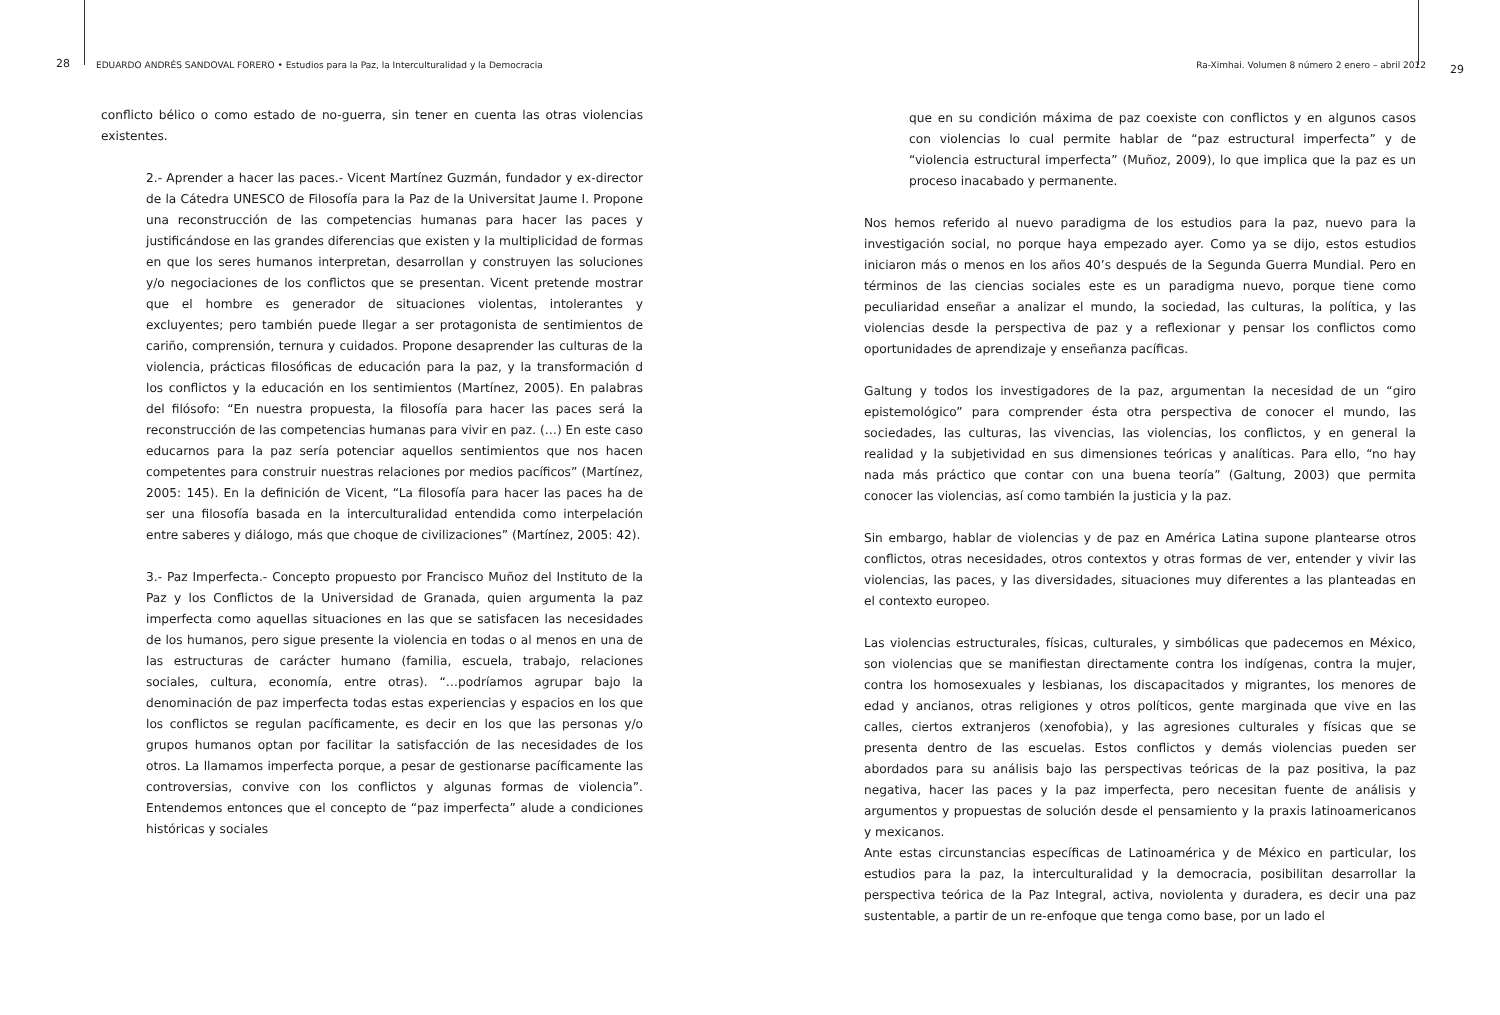28 EDUARDO ANDRÉS SANDOVAL FORERO • Estudios para la Paz, la Interculturalidad y la Democracia
conflicto bélico o como estado de no-guerra, sin tener en cuenta las otras violencias existentes.
2.- Aprender a hacer las paces.- Vicent Martínez Guzmán, fundador y ex-director de la Cátedra UNESCO de Filosofía para la Paz de la Universitat Jaume I. Propone una reconstrucción de las competencias humanas para hacer las paces y justificándose en las grandes diferencias que existen y la multiplicidad de formas en que los seres humanos interpretan, desarrollan y construyen las soluciones y/o negociaciones de los conflictos que se presentan. Vicent pretende mostrar que el hombre es generador de situaciones violentas, intolerantes y excluyentes; pero también puede llegar a ser protagonista de sentimientos de cariño, comprensión, ternura y cuidados. Propone desaprender las culturas de la violencia, prácticas filosóficas de educación para la paz, y la transformación d los conflictos y la educación en los sentimientos (Martínez, 2005). En palabras del filósofo: “En nuestra propuesta, la filosofía para hacer las paces será la reconstrucción de las competencias humanas para vivir en paz. (…) En este caso educarnos para la paz sería potenciar aquellos sentimientos que nos hacen competentes para construir nuestras relaciones por medios pacíficos” (Martínez, 2005: 145). En la definición de Vicent, “La filosofía para hacer las paces ha de ser una filosofía basada en la interculturalidad entendida como interpelación entre saberes y diálogo, más que choque de civilizaciones” (Martínez, 2005: 42).
3.- Paz Imperfecta.- Concepto propuesto por Francisco Muñoz del Instituto de la Paz y los Conflictos de la Universidad de Granada, quien argumenta la paz imperfecta como aquellas situaciones en las que se satisfacen las necesidades de los humanos, pero sigue presente la violencia en todas o al menos en una de las estructuras de carácter humano (familia, escuela, trabajo, relaciones sociales, cultura, economía, entre otras). “…podríamos agrupar bajo la denominación de paz imperfecta todas estas experiencias y espacios en los que los conflictos se regulan pacíficamente, es decir en los que las personas y/o grupos humanos optan por facilitar la satisfacción de las necesidades de los otros. La llamamos imperfecta porque, a pesar de gestionarse pacíficamente las controversias, convive con los conflictos y algunas formas de violencia”. Entendemos entonces que el concepto de “paz imperfecta” alude a condiciones históricas y sociales
Ra-Ximhai. Volumen 8 número 2 enero – abril 2012 29
que en su condición máxima de paz coexiste con conflictos y en algunos casos con violencias lo cual permite hablar de “paz estructural imperfecta” y de “violencia estructural imperfecta” (Muñoz, 2009), lo que implica que la paz es un proceso inacabado y permanente.
Nos hemos referido al nuevo paradigma de los estudios para la paz, nuevo para la investigación social, no porque haya empezado ayer. Como ya se dijo, estos estudios iniciaron más o menos en los años 40’s después de la Segunda Guerra Mundial. Pero en términos de las ciencias sociales este es un paradigma nuevo, porque tiene como peculiaridad enseñar a analizar el mundo, la sociedad, las culturas, la política, y las violencias desde la perspectiva de paz y a reflexionar y pensar los conflictos como oportunidades de aprendizaje y enseñanza pacíficas.
Galtung y todos los investigadores de la paz, argumentan la necesidad de un “giro epistemológico” para comprender ésta otra perspectiva de conocer el mundo, las sociedades, las culturas, las vivencias, las violencias, los conflictos, y en general la realidad y la subjetividad en sus dimensiones teóricas y analíticas. Para ello, “no hay nada más práctico que contar con una buena teoría” (Galtung, 2003) que permita conocer las violencias, así como también la justicia y la paz.
Sin embargo, hablar de violencias y de paz en América Latina supone plantearse otros conflictos, otras necesidades, otros contextos y otras formas de ver, entender y vivir las violencias, las paces, y las diversidades, situaciones muy diferentes a las planteadas en el contexto europeo.
Las violencias estructurales, físicas, culturales, y simbólicas que padecemos en México, son violencias que se manifiestan directamente contra los indígenas, contra la mujer, contra los homosexuales y lesbianas, los discapacitados y migrantes, los menores de edad y ancianos, otras religiones y otros políticos, gente marginada que vive en las calles, ciertos extranjeros (xenofobia), y las agresiones culturales y físicas que se presenta dentro de las escuelas. Estos conflictos y demás violencias pueden ser abordados para su análisis bajo las perspectivas teóricas de la paz positiva, la paz negativa, hacer las paces y la paz imperfecta, pero necesitan fuente de análisis y argumentos y propuestas de solución desde el pensamiento y la praxis latinoamericanos y mexicanos.
Ante estas circunstancias específicas de Latinoamérica y de México en particular, los estudios para la paz, la interculturalidad y la democracia, posibilitan desarrollar la perspectiva teórica de la Paz Integral, activa, noviolenta y duradera, es decir una paz sustentable, a partir de un re-enfoque que tenga como base, por un lado el